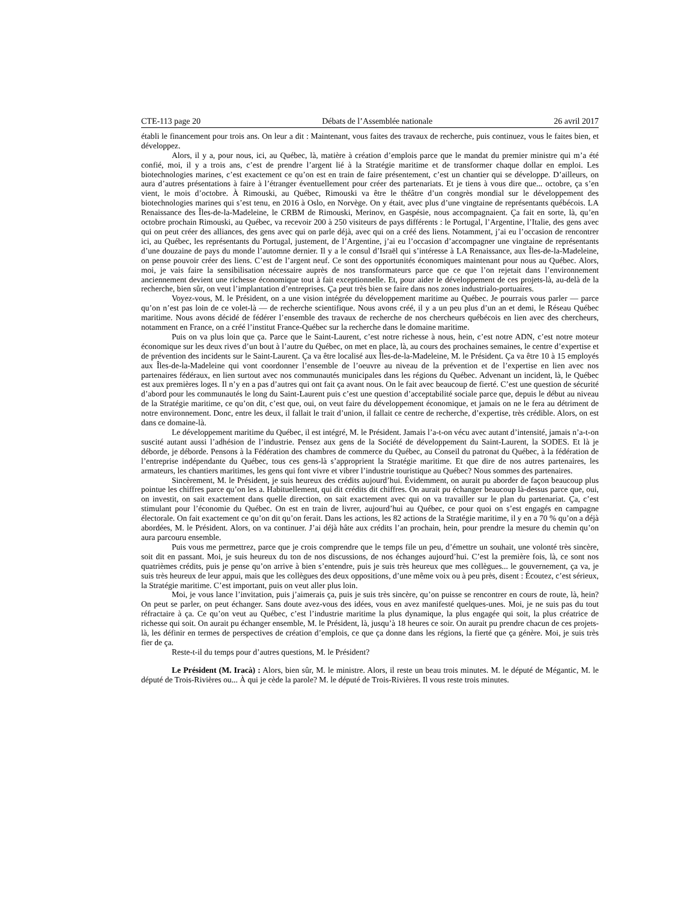CTE-113 page 20 Débats de l’Assemblée nationale 26 avril 2017
établi le financement pour trois ans. On leur a dit : Maintenant, vous faites des travaux de recherche, puis continuez, vous le faites bien, et développez.
Alors, il y a, pour nous, ici, au Québec, là, matière à création d’emplois parce que le mandat du premier ministre qui m’a été confié, moi, il y a trois ans, c’est de prendre l’argent lié à la Stratégie maritime et de transformer chaque dollar en emploi. Les biotechnologies marines, c’est exactement ce qu’on est en train de faire présentement, c’est un chantier qui se développe. D’ailleurs, on aura d’autres présentations à faire à l’étranger éventuellement pour créer des partenariats. Et je tiens à vous dire que... octobre, ça s’en vient, le mois d’octobre. À Rimouski, au Québec, Rimouski va être le théâtre d’un congrès mondial sur le développement des biotechnologies marines qui s’est tenu, en 2016 à Oslo, en Norvège. On y était, avec plus d’une vingtaine de représentants québécois. LA Renaissance des Îles-de-la-Madeleine, le CRBM de Rimouski, Merinov, en Gaspésie, nous accompagnaient. Ça fait en sorte, là, qu’en octobre prochain Rimouski, au Québec, va recevoir 200 à 250 visiteurs de pays différents : le Portugal, l’Argentine, l’Italie, des gens avec qui on peut créer des alliances, des gens avec qui on parle déjà, avec qui on a créé des liens. Notamment, j’ai eu l’occasion de rencontrer ici, au Québec, les représentants du Portugal, justement, de l’Argentine, j’ai eu l’occasion d’accompagner une vingtaine de représentants d’une douzaine de pays du monde l’automne dernier. Il y a le consul d’Israël qui s’intéresse à LA Renaissance, aux Îles-de-la-Madeleine, on pense pouvoir créer des liens. C’est de l’argent neuf. Ce sont des opportunités économiques maintenant pour nous au Québec. Alors, moi, je vais faire la sensibilisation nécessaire auprès de nos transformateurs parce que ce que l’on rejetait dans l’environnement anciennement devient une richesse économique tout à fait exceptionnelle. Et, pour aider le développement de ces projets-là, au-delà de la recherche, bien sûr, on veut l’implantation d’entreprises. Ça peut très bien se faire dans nos zones industrialo-portuaires.
Voyez-vous, M. le Président, on a une vision intégrée du développement maritime au Québec. Je pourrais vous parler — parce qu’on n’est pas loin de ce volet-là — de recherche scientifique. Nous avons créé, il y a un peu plus d’un an et demi, le Réseau Québec maritime. Nous avons décidé de fédérer l’ensemble des travaux de recherche de nos chercheurs québécois en lien avec des chercheurs, notamment en France, on a créé l’institut France-Québec sur la recherche dans le domaine maritime.
Puis on va plus loin que ça. Parce que le Saint-Laurent, c’est notre richesse à nous, hein, c’est notre ADN, c’est notre moteur économique sur les deux rives d’un bout à l’autre du Québec, on met en place, là, au cours des prochaines semaines, le centre d’expertise et de prévention des incidents sur le Saint-Laurent. Ça va être localisé aux Îles-de-la-Madeleine, M. le Président. Ça va être 10 à 15 employés aux Îles-de-la-Madeleine qui vont coordonner l’ensemble de l’oeuvre au niveau de la prévention et de l’expertise en lien avec nos partenaires fédéraux, en lien surtout avec nos communautés municipales dans les régions du Québec. Advenant un incident, là, le Québec est aux premières loges. Il n’y en a pas d’autres qui ont fait ça avant nous. On le fait avec beaucoup de fierté. C’est une question de sécurité d’abord pour les communautés le long du Saint-Laurent puis c’est une question d’acceptabilité sociale parce que, depuis le début au niveau de la Stratégie maritime, ce qu’on dit, c’est que, oui, on veut faire du développement économique, et jamais on ne le fera au détriment de notre environnement. Donc, entre les deux, il fallait le trait d’union, il fallait ce centre de recherche, d’expertise, très crédible. Alors, on est dans ce domaine-là.
Le développement maritime du Québec, il est intégré, M. le Président. Jamais l’a-t-on vécu avec autant d’intensité, jamais n’a-t-on suscité autant aussi l’adhésion de l’industrie. Pensez aux gens de la Société de développement du Saint-Laurent, la SODES. Et là je déborde, je déborde. Pensons à la Fédération des chambres de commerce du Québec, au Conseil du patronat du Québec, à la fédération de l’entreprise indépendante du Québec, tous ces gens-là s’approprient la Stratégie maritime. Et que dire de nos autres partenaires, les armateurs, les chantiers maritimes, les gens qui font vivre et vibrer l’industrie touristique au Québec? Nous sommes des partenaires.
Sincèrement, M. le Président, je suis heureux des crédits aujourd’hui. Évidemment, on aurait pu aborder de façon beaucoup plus pointue les chiffres parce qu’on les a. Habituellement, qui dit crédits dit chiffres. On aurait pu échanger beaucoup là-dessus parce que, oui, on investit, on sait exactement dans quelle direction, on sait exactement avec qui on va travailler sur le plan du partenariat. Ça, c’est stimulant pour l’économie du Québec. On est en train de livrer, aujourd’hui au Québec, ce pour quoi on s’est engagés en campagne électorale. On fait exactement ce qu’on dit qu’on ferait. Dans les actions, les 82 actions de la Stratégie maritime, il y en a 70 % qu’on a déjà abordées, M. le Président. Alors, on va continuer. J’ai déjà hâte aux crédits l’an prochain, hein, pour prendre la mesure du chemin qu’on aura parcouru ensemble.
Puis vous me permettrez, parce que je crois comprendre que le temps file un peu, d’émettre un souhait, une volonté très sincère, soit dit en passant. Moi, je suis heureux du ton de nos discussions, de nos échanges aujourd’hui. C’est la première fois, là, ce sont nos quatrièmes crédits, puis je pense qu’on arrive à bien s’entendre, puis je suis très heureux que mes collègues... le gouvernement, ça va, je suis très heureux de leur appui, mais que les collègues des deux oppositions, d’une même voix ou à peu près, disent : Écoutez, c’est sérieux, la Stratégie maritime. C’est important, puis on veut aller plus loin.
Moi, je vous lance l’invitation, puis j’aimerais ça, puis je suis très sincère, qu’on puisse se rencontrer en cours de route, là, hein? On peut se parler, on peut échanger. Sans doute avez-vous des idées, vous en avez manifesté quelques-unes. Moi, je ne suis pas du tout réfractaire à ça. Ce qu’on veut au Québec, c’est l’industrie maritime la plus dynamique, la plus engagée qui soit, la plus créatrice de richesse qui soit. On aurait pu échanger ensemble, M. le Président, là, jusqu’à 18 heures ce soir. On aurait pu prendre chacun de ces projets-là, les définir en termes de perspectives de création d’emplois, ce que ça donne dans les régions, la fierté que ça génère. Moi, je suis très fier de ça.
Reste-t-il du temps pour d’autres questions, M. le Président?
Le Président (M. Iracà) : Alors, bien sûr, M. le ministre. Alors, il reste un beau trois minutes. M. le député de Mégantic, M. le député de Trois-Rivières ou... À qui je cède la parole? M. le député de Trois-Rivières. Il vous reste trois minutes.